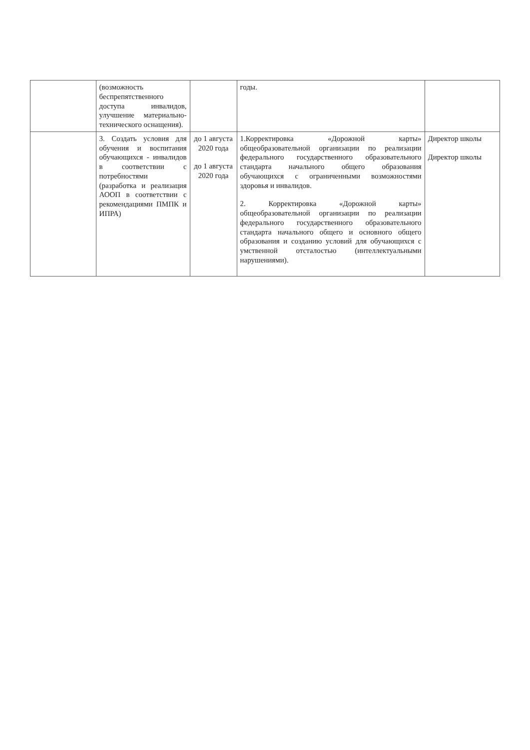| | (возможность беспрепятственного доступа инвалидов, улучшение материально-технического оснащения). | | годы. | |
| | 3. Создать условия для обучения и воспитания обучающихся - инвалидов в соответствии с потребностями (разработка и реализация АООП в соответствии с рекомендациями ПМПК и ИПРА) | до 1 августа 2020 года до 1 августа 2020 года | 1.Корректировка «Дорожной карты» общеобразовательной организации по реализации федерального государственного образовательного стандарта начального общего образования обучающихся с ограниченными возможностями здоровья и инвалидов. 2. Корректировка «Дорожной карты» общеобразовательной организации по реализации федерального государственного образовательного стандарта начального общего и основного общего образования и созданию условий для обучающихся с умственной отсталостью (интеллектуальными нарушениями). | Директор школы Директор школы |